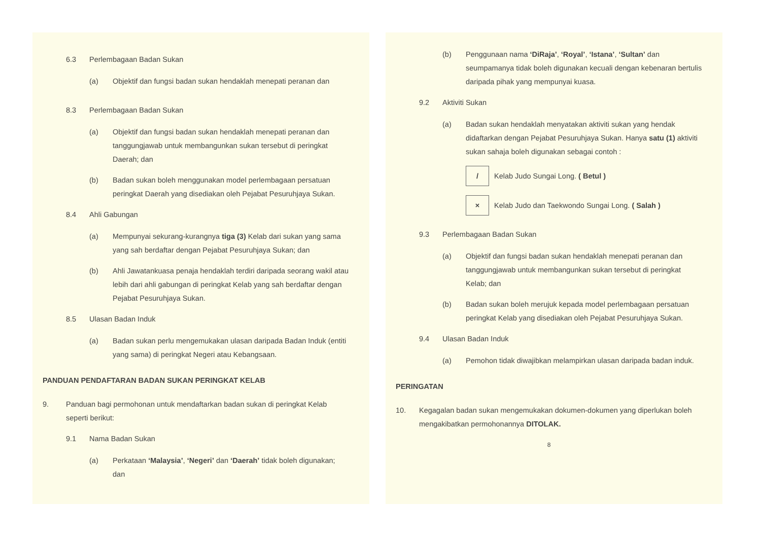6.3 Perlembagaan Badan Sukan
(a) Objektif dan fungsi badan sukan hendaklah menepati peranan dan
8.3 Perlembagaan Badan Sukan
(a) Objektif dan fungsi badan sukan hendaklah menepati peranan dan tanggungjawab untuk membangunkan sukan tersebut di peringkat Daerah; dan
(b) Badan sukan boleh menggunakan model perlembagaan persatuan peringkat Daerah yang disediakan oleh Pejabat Pesuruhjaya Sukan.
8.4 Ahli Gabungan
(a) Mempunyai sekurang-kurangnya tiga (3) Kelab dari sukan yang sama yang sah berdaftar dengan Pejabat Pesuruhjaya Sukan; dan
(b) Ahli Jawatankuasa penaja hendaklah terdiri daripada seorang wakil atau lebih dari ahli gabungan di peringkat Kelab yang sah berdaftar dengan Pejabat Pesuruhjaya Sukan.
8.5 Ulasan Badan Induk
(a) Badan sukan perlu mengemukakan ulasan daripada Badan Induk (entiti yang sama) di peringkat Negeri atau Kebangsaan.
PANDUAN PENDAFTARAN BADAN SUKAN PERINGKAT KELAB
9. Panduan bagi permohonan untuk mendaftarkan badan sukan di peringkat Kelab seperti berikut:
9.1 Nama Badan Sukan
(a) Perkataan ‘Malaysia’, ‘Negeri’ dan ‘Daerah’ tidak boleh digunakan; dan
(b) Penggunaan nama ‘DiRaja’, ‘Royal’, ‘Istana’, ‘Sultan’ dan seumpamanya tidak boleh digunakan kecuali dengan kebenaran bertulis daripada pihak yang mempunyai kuasa.
9.2 Aktiviti Sukan
(a) Badan sukan hendaklah menyatakan aktiviti sukan yang hendak didaftarkan dengan Pejabat Pesuruhjaya Sukan. Hanya satu (1) aktiviti sukan sahaja boleh digunakan sebagai contoh :
/ Kelab Judo Sungai Long. ( Betul )
× Kelab Judo dan Taekwondo Sungai Long. ( Salah )
9.3 Perlembagaan Badan Sukan
(a) Objektif dan fungsi badan sukan hendaklah menepati peranan dan tanggungjawab untuk membangunkan sukan tersebut di peringkat Kelab; dan
(b) Badan sukan boleh merujuk kepada model perlembagaan persatuan peringkat Kelab yang disediakan oleh Pejabat Pesuruhjaya Sukan.
9.4 Ulasan Badan Induk
(a) Pemohon tidak diwajibkan melampirkan ulasan daripada badan induk.
PERINGATAN
10. Kegagalan badan sukan mengemukakan dokumen-dokumen yang diperlukan boleh mengakibatkan permohonannya DITOLAK.
8